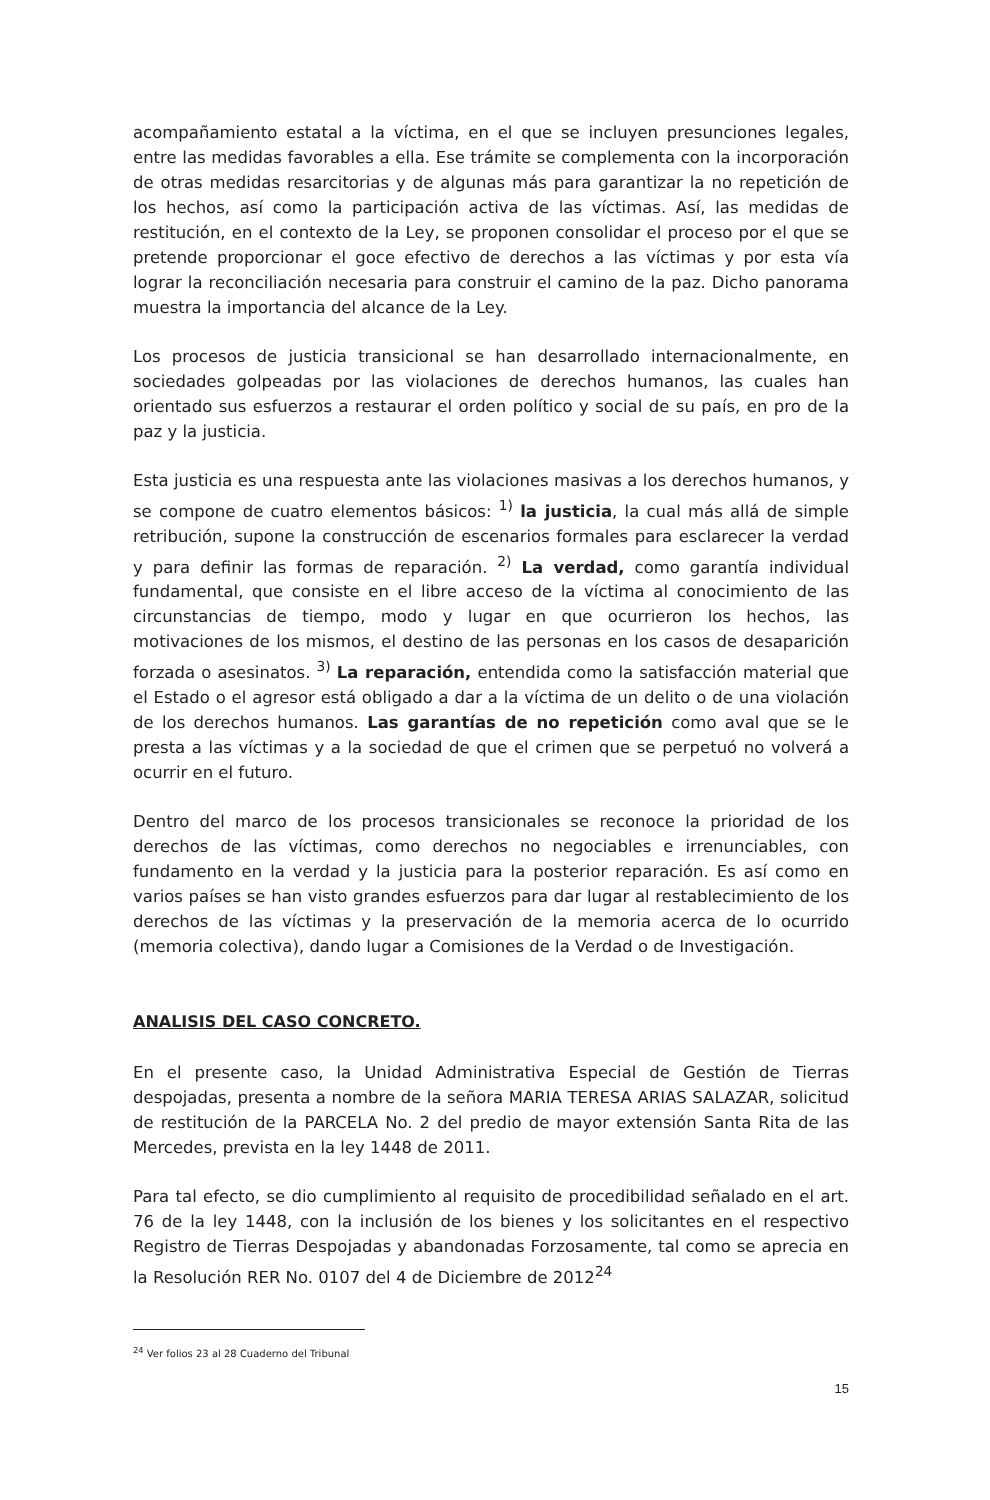acompañamiento estatal a la víctima, en el que se incluyen presunciones legales, entre las medidas favorables a ella. Ese trámite se complementa con la incorporación de otras medidas resarcitorias y de algunas más para garantizar la no repetición de los hechos, así como la participación activa de las víctimas. Así, las medidas de restitución, en el contexto de la Ley, se proponen consolidar el proceso por el que se pretende proporcionar el goce efectivo de derechos a las víctimas y por esta vía lograr la reconciliación necesaria para construir el camino de la paz. Dicho panorama muestra la importancia del alcance de la Ley.
Los procesos de justicia transicional se han desarrollado internacionalmente, en sociedades golpeadas por las violaciones de derechos humanos, las cuales han orientado sus esfuerzos a restaurar el orden político y social de su país, en pro de la paz y la justicia.
Esta justicia es una respuesta ante las violaciones masivas a los derechos humanos, y se compone de cuatro elementos básicos: <sup>1)</sup> la justicia, la cual más allá de simple retribución, supone la construcción de escenarios formales para esclarecer la verdad y para definir las formas de reparación. <sup>2)</sup> La verdad, como garantía individual fundamental, que consiste en el libre acceso de la víctima al conocimiento de las circunstancias de tiempo, modo y lugar en que ocurrieron los hechos, las motivaciones de los mismos, el destino de las personas en los casos de desaparición forzada o asesinatos. <sup>3)</sup> La reparación, entendida como la satisfacción material que el Estado o el agresor está obligado a dar a la víctima de un delito o de una violación de los derechos humanos. Las garantías de no repetición como aval que se le presta a las víctimas y a la sociedad de que el crimen que se perpetuó no volverá a ocurrir en el futuro.
Dentro del marco de los procesos transicionales se reconoce la prioridad de los derechos de las víctimas, como derechos no negociables e irrenunciables, con fundamento en la verdad y la justicia para la posterior reparación. Es así como en varios países se han visto grandes esfuerzos para dar lugar al restablecimiento de los derechos de las víctimas y la preservación de la memoria acerca de lo ocurrido (memoria colectiva), dando lugar a Comisiones de la Verdad o de Investigación.
ANALISIS DEL CASO CONCRETO.
En el presente caso, la Unidad Administrativa Especial de Gestión de Tierras despojadas, presenta a nombre de la señora MARIA TERESA ARIAS SALAZAR, solicitud de restitución de la PARCELA No. 2 del predio de mayor extensión Santa Rita de las Mercedes, prevista en la ley 1448 de 2011.
Para tal efecto, se dio cumplimiento al requisito de procedibilidad señalado en el art. 76 de la ley 1448, con la inclusión de los bienes y los solicitantes en el respectivo Registro de Tierras Despojadas y abandonadas Forzosamente, tal como se aprecia en la Resolución RER No. 0107 del 4 de Diciembre de 2012<sup>24</sup>
<sup>24</sup> Ver folios 23 al 28 Cuaderno del Tribunal
15